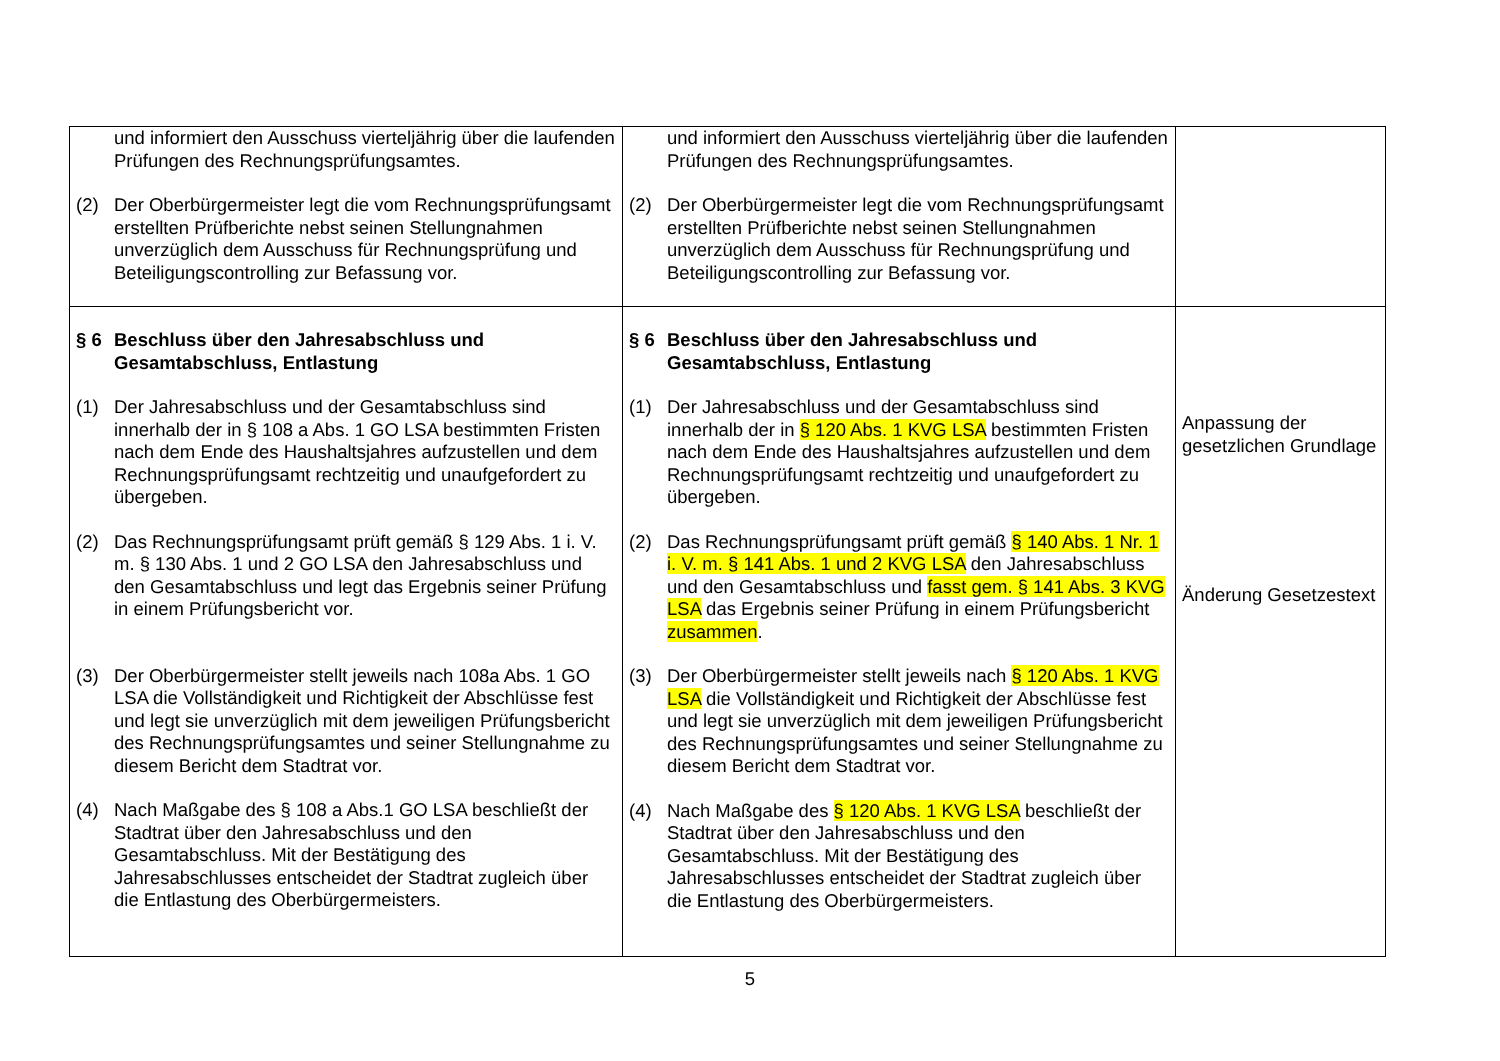| und informiert den Ausschuss vierteljährig über die laufenden Prüfungen des Rechnungsprüfungsamtes. (2) Der Oberbürgermeister legt die vom Rechnungsprüfungsamt erstellten Prüfberichte nebst seinen Stellungnahmen unverzüglich dem Ausschuss für Rechnungsprüfung und Beteiligungscontrolling zur Befassung vor. | und informiert den Ausschuss vierteljährig über die laufenden Prüfungen des Rechnungsprüfungsamtes. (2) Der Oberbürgermeister legt die vom Rechnungsprüfungsamt erstellten Prüfberichte nebst seinen Stellungnahmen unverzüglich dem Ausschuss für Rechnungsprüfung und Beteiligungscontrolling zur Befassung vor. | |
| § 6 Beschluss über den Jahresabschluss und Gesamtabschluss, Entlastung (1) Der Jahresabschluss und der Gesamtabschluss sind innerhalb der in § 108 a Abs. 1 GO LSA bestimmten Fristen nach dem Ende des Haushaltsjahres aufzustellen und dem Rechnungsprüfungsamt rechtzeitig und unaufgefordert zu übergeben. (2) Das Rechnungsprüfungsamt prüft gemäß § 129 Abs. 1 i. V. m. § 130 Abs. 1 und 2 GO LSA den Jahresabschluss und den Gesamtabschluss und legt das Ergebnis seiner Prüfung in einem Prüfungsbericht vor. (3) Der Oberbürgermeister stellt jeweils nach 108a Abs. 1 GO LSA die Vollständigkeit und Richtigkeit der Abschlüsse fest und legt sie unverzüglich mit dem jeweiligen Prüfungsbericht des Rechnungsprüfungsamtes und seiner Stellungnahme zu diesem Bericht dem Stadtrat vor. (4) Nach Maßgabe des § 108 a Abs.1 GO LSA beschließt der Stadtrat über den Jahresabschluss und den Gesamtabschluss. Mit der Bestätigung des Jahresabschlusses entscheidet der Stadtrat zugleich über die Entlastung des Oberbürgermeisters. | § 6 Beschluss über den Jahresabschluss und Gesamtabschluss, Entlastung (1) Der Jahresabschluss und der Gesamtabschluss sind innerhalb der in § 120 Abs. 1 KVG LSA bestimmten Fristen nach dem Ende des Haushaltsjahres aufzustellen und dem Rechnungsprüfungsamt rechtzeitig und unaufgefordert zu übergeben. (2) Das Rechnungsprüfungsamt prüft gemäß § 140 Abs. 1 Nr. 1 i. V. m. § 141 Abs. 1 und 2 KVG LSA den Jahresabschluss und den Gesamtabschluss und fasst gem. § 141 Abs. 3 KVG LSA das Ergebnis seiner Prüfung in einem Prüfungsbericht zusammen . (3) Der Oberbürgermeister stellt jeweils nach § 120 Abs. 1 KVG LSA die Vollständigkeit und Richtigkeit der Abschlüsse fest und legt sie unverzüglich mit dem jeweiligen Prüfungsbericht des Rechnungsprüfungsamtes und seiner Stellungnahme zu diesem Bericht dem Stadtrat vor. (4) Nach Maßgabe des § 120 Abs. 1 KVG LSA beschließt der Stadtrat über den Jahresabschluss und den Gesamtabschluss. Mit der Bestätigung des Jahresabschlusses entscheidet der Stadtrat zugleich über die Entlastung des Oberbürgermeisters. | Anpassung der gesetzlichen Grundlage Änderung Gesetzestext |
5